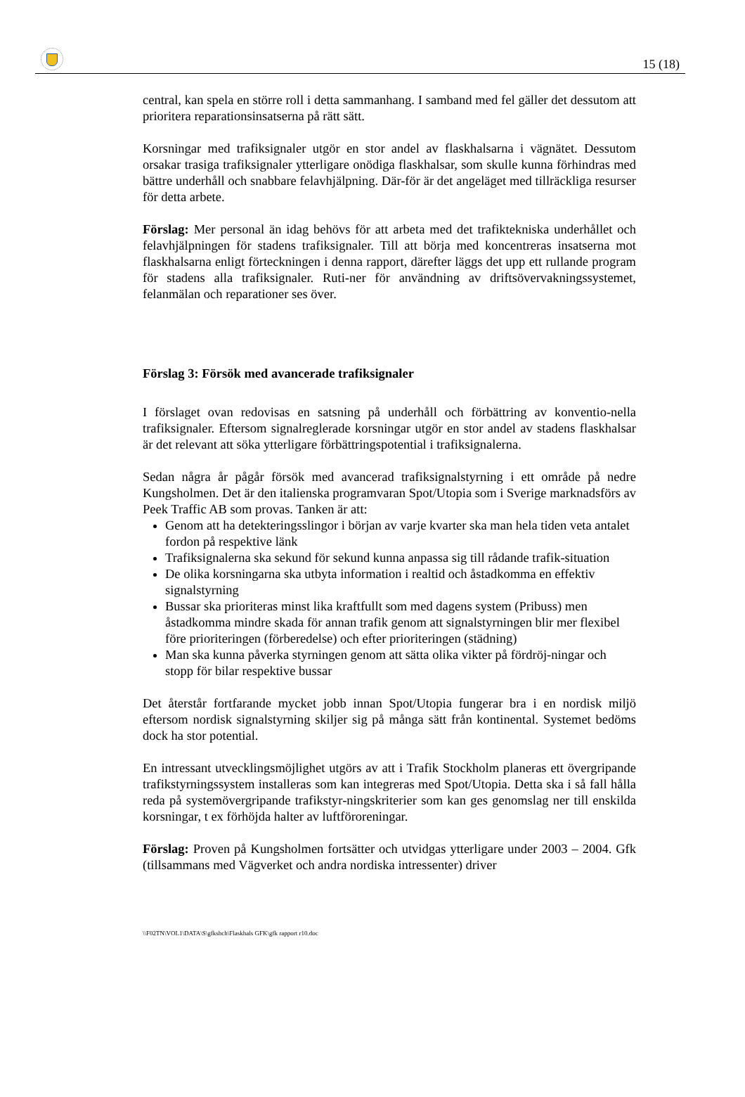15 (18)
central, kan spela en större roll i detta sammanhang. I samband med fel gäller det dessutom att prioritera reparationsinsatserna på rätt sätt.
Korsningar med trafiksignaler utgör en stor andel av flaskhalsarna i vägnätet. Dessutom orsakar trasiga trafiksignaler ytterligare onödiga flaskhalsar, som skulle kunna förhindras med bättre underhåll och snabbare felavhjälpning. Där-för är det angeläget med tillräckliga resurser för detta arbete.
Förslag: Mer personal än idag behövs för att arbeta med det trafiktekniska underhållet och felavhjälpningen för stadens trafiksignaler. Till att börja med koncentreras insatserna mot flaskhalsarna enligt förteckningen i denna rapport, därefter läggs det upp ett rullande program för stadens alla trafiksignaler. Ruti-ner för användning av driftsövervakningssystemet, felanmälan och reparationer ses över.
Förslag 3: Försök med avancerade trafiksignaler
I förslaget ovan redovisas en satsning på underhåll och förbättring av konventio-nella trafiksignaler. Eftersom signalreglerade korsningar utgör en stor andel av stadens flaskhalsar är det relevant att söka ytterligare förbättringspotential i trafiksignalerna.
Sedan några år pågår försök med avancerad trafiksignalstyrning i ett område på nedre Kungsholmen. Det är den italienska programvaran Spot/Utopia som i Sverige marknadsförs av Peek Traffic AB som provas. Tanken är att:
Genom att ha detekteringsslingor i början av varje kvarter ska man hela tiden veta antalet fordon på respektive länk
Trafiksignalerna ska sekund för sekund kunna anpassa sig till rådande trafik-situation
De olika korsningarna ska utbyta information i realtid och åstadkomma en effektiv signalstyrning
Bussar ska prioriteras minst lika kraftfullt som med dagens system (Pribuss) men åstadkomma mindre skada för annan trafik genom att signalstyrningen blir mer flexibel före prioriteringen (förberedelse) och efter prioriteringen (städning)
Man ska kunna påverka styrningen genom att sätta olika vikter på fördröj-ningar och stopp för bilar respektive bussar
Det återstår fortfarande mycket jobb innan Spot/Utopia fungerar bra i en nordisk miljö eftersom nordisk signalstyrning skiljer sig på många sätt från kontinental. Systemet bedöms dock ha stor potential.
En intressant utvecklingsmöjlighet utgörs av att i Trafik Stockholm planeras ett övergripande trafikstyrningssystem installeras som kan integreras med Spot/Utopia. Detta ska i så fall hålla reda på systemövergripande trafikstyr-ningskriterier som kan ges genomslag ner till enskilda korsningar, t ex förhöjda halter av luftföroreningar.
Förslag: Proven på Kungsholmen fortsätter och utvidgas ytterligare under 2003 – 2004. Gfk (tillsammans med Vägverket och andra nordiska intressenter) driver
\\F02TN\VOL1\DATA\S\gfkshch\Flaskhals GFK\gfk rapport r10.doc